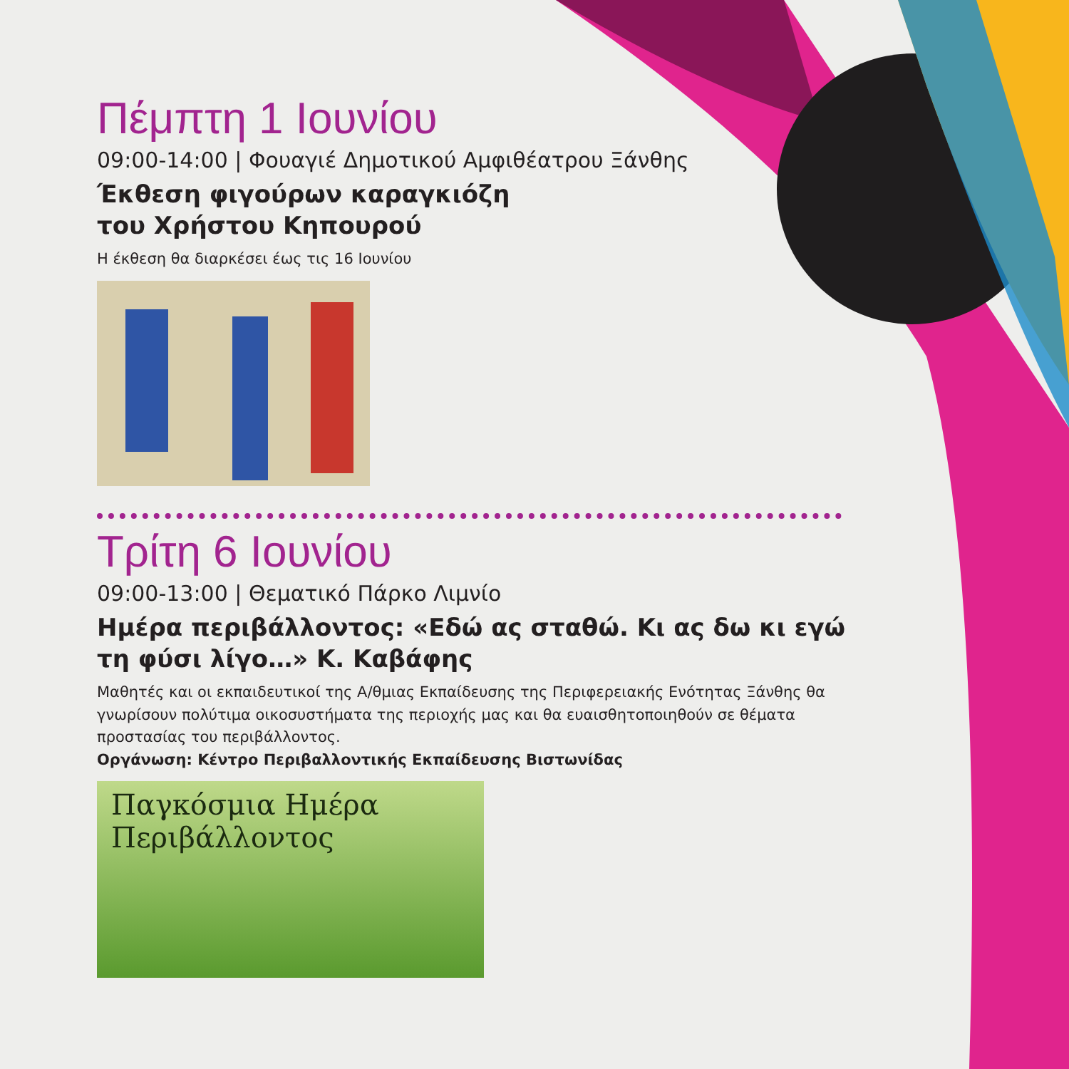Πέμπτη 1 Ιουνίου
09:00-14:00 | Φουαγιέ Δημοτικού Αμφιθέατρου Ξάνθης
Έκθεση φιγούρων καραγκιόζη
του Χρήστου Κηπουρού
Η έκθεση θα διαρκέσει έως τις 16 Ιουνίου
Τρίτη 6 Ιουνίου
09:00-13:00 | Θεματικό Πάρκο Λιμνίο
Ημέρα περιβάλλοντος: «Εδώ ας σταθώ. Κι ας δω κι εγώ
τη φύσι λίγο…» Κ. Καβάφης
Μαθητές και οι εκπαιδευτικοί της Α/θμιας Εκπαίδευσης της Περιφερειακής Ενότητας Ξάνθης θα γνωρίσουν πολύτιμα οικοσυστήματα της περιοχής μας και θα ευαισθητοποιηθούν σε θέματα προστασίας του περιβάλλοντος.
Οργάνωση: Κέντρο Περιβαλλοντικής Εκπαίδευσης Βιστωνίδας
Παγκόσμια Ημέρα
Περιβάλλοντος